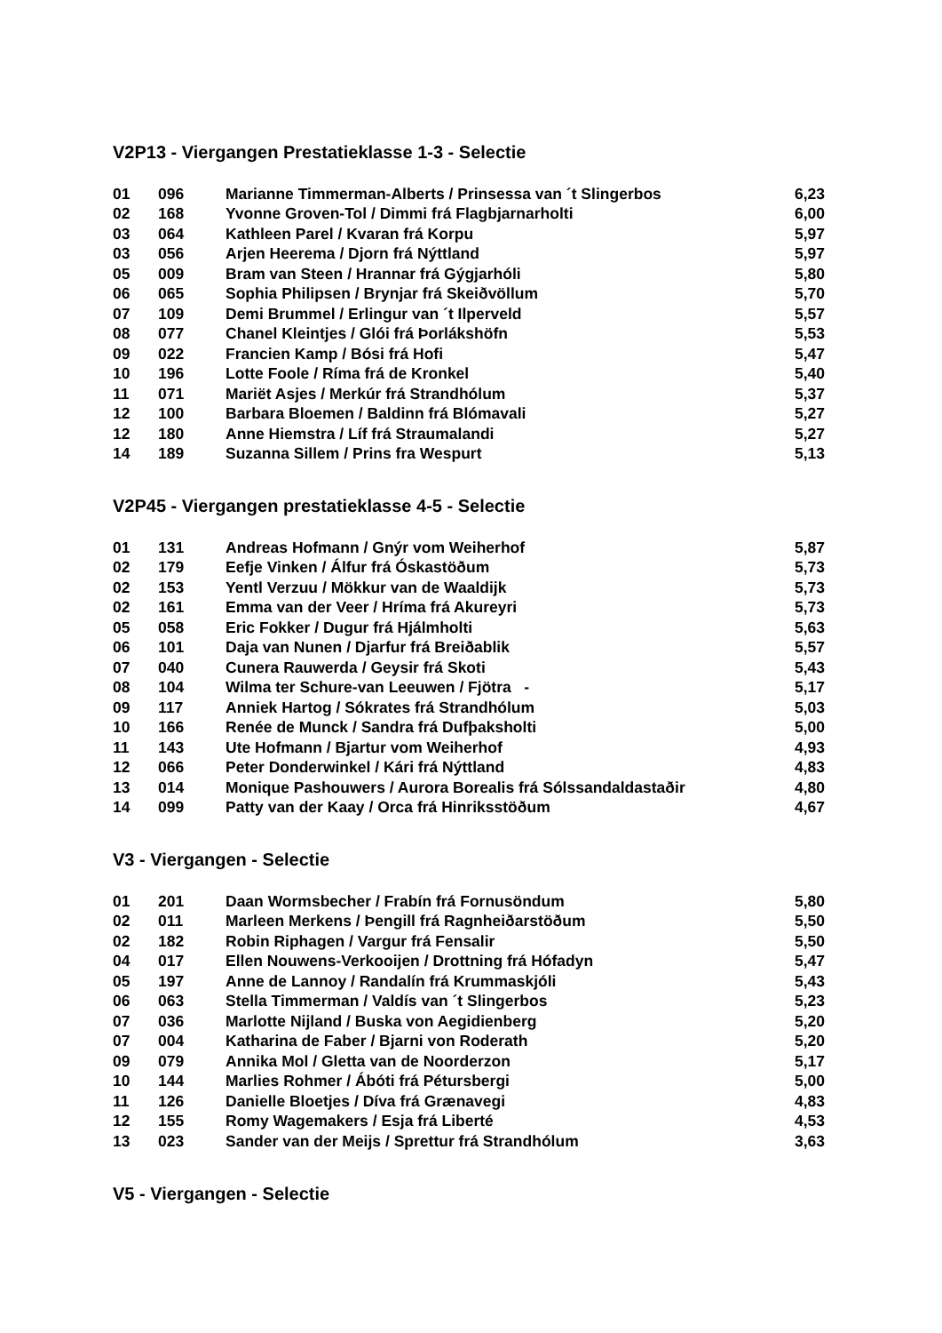V2P13 - Viergangen Prestatieklasse 1-3 - Selectie
| 01 | 096 | Marianne Timmerman-Alberts / Prinsessa van ´t Slingerbos | 6,23 |
| 02 | 168 | Yvonne Groven-Tol / Dimmi frá Flagbjarnarholti | 6,00 |
| 03 | 064 | Kathleen Parel / Kvaran frá Korpu | 5,97 |
| 03 | 056 | Arjen Heerema / Djorn frá Nýttland | 5,97 |
| 05 | 009 | Bram van Steen / Hrannar frá Gýgjarhóli | 5,80 |
| 06 | 065 | Sophia Philipsen / Brynjar frá Skeiðvöllum | 5,70 |
| 07 | 109 | Demi Brummel / Erlingur van ´t Ilperveld | 5,57 |
| 08 | 077 | Chanel Kleintjes / Glói frá Þorlákshöfn | 5,53 |
| 09 | 022 | Francien Kamp / Bósi frá Hofi | 5,47 |
| 10 | 196 | Lotte Foole / Ríma frá de Kronkel | 5,40 |
| 11 | 071 | Mariët Asjes / Merkúr frá Strandhólum | 5,37 |
| 12 | 100 | Barbara Bloemen / Baldinn frá Blómavali | 5,27 |
| 12 | 180 | Anne Hiemstra / Líf frá Straumalandi | 5,27 |
| 14 | 189 | Suzanna Sillem / Prins fra Wespurt | 5,13 |
V2P45 - Viergangen prestatieklasse 4-5 - Selectie
| 01 | 131 | Andreas Hofmann / Gnýr vom Weiherhof | 5,87 |
| 02 | 179 | Eefje Vinken / Álfur frá Óskastöðum | 5,73 |
| 02 | 153 | Yentl Verzuu / Mökkur van de Waaldijk | 5,73 |
| 02 | 161 | Emma van der Veer / Hríma frá Akureyri | 5,73 |
| 05 | 058 | Eric Fokker / Dugur frá Hjálmholti | 5,63 |
| 06 | 101 | Daja van Nunen / Djarfur frá Breiðablik | 5,57 |
| 07 | 040 | Cunera Rauwerda / Geysir frá Skoti | 5,43 |
| 08 | 104 | Wilma ter Schure-van Leeuwen / Fjötra - | 5,17 |
| 09 | 117 | Anniek Hartog / Sókrates frá Strandhólum | 5,03 |
| 10 | 166 | Renée de Munck / Sandra frá Dufþaksholti | 5,00 |
| 11 | 143 | Ute Hofmann / Bjartur vom Weiherhof | 4,93 |
| 12 | 066 | Peter Donderwinkel / Kári frá Nýttland | 4,83 |
| 13 | 014 | Monique Pashouwers / Aurora Borealis frá Sólssandaldastaðir | 4,80 |
| 14 | 099 | Patty van der Kaay / Orca frá Hinriksstöðum | 4,67 |
V3 - Viergangen - Selectie
| 01 | 201 | Daan Wormsbecher / Frabín frá Fornusöndum | 5,80 |
| 02 | 011 | Marleen Merkens / Þengill frá Ragnheiðarstöðum | 5,50 |
| 02 | 182 | Robin Riphagen / Vargur frá Fensalir | 5,50 |
| 04 | 017 | Ellen Nouwens-Verkooijen / Drottning frá Hófadyn | 5,47 |
| 05 | 197 | Anne de Lannoy / Randalín frá Krummaskjóli | 5,43 |
| 06 | 063 | Stella Timmerman / Valdís van ´t Slingerbos | 5,23 |
| 07 | 036 | Marlotte Nijland / Buska von Aegidienberg | 5,20 |
| 07 | 004 | Katharina de Faber / Bjarni von Roderath | 5,20 |
| 09 | 079 | Annika Mol / Gletta van de Noorderzon | 5,17 |
| 10 | 144 | Marlies Rohmer / Ábóti frá Pétursbergi | 5,00 |
| 11 | 126 | Danielle Bloetjes / Díva frá Grænavegi | 4,83 |
| 12 | 155 | Romy Wagemakers / Esja frá Liberté | 4,53 |
| 13 | 023 | Sander van der Meijs / Sprettur frá Strandhólum | 3,63 |
V5 - Viergangen - Selectie